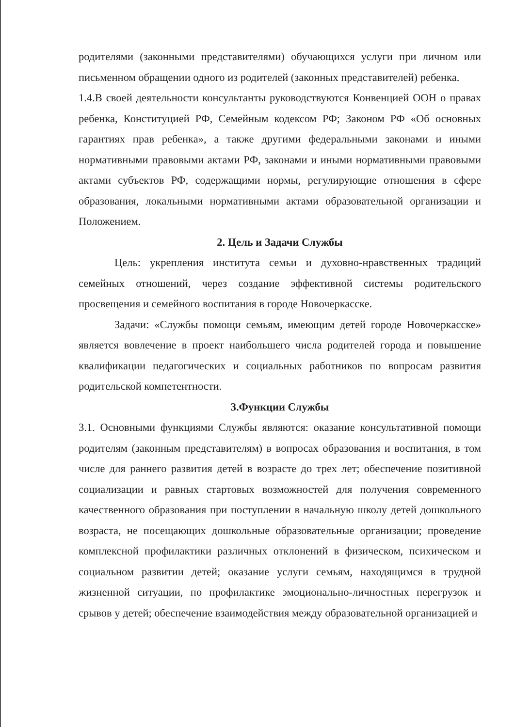родителями (законными представителями) обучающихся услуги при личном или письменном обращении одного из родителей (законных представителей) ребенка.
1.4.В своей деятельности консультанты руководствуются Конвенцией ООН о правах ребенка, Конституцией РФ, Семейным кодексом РФ; Законом РФ «Об основных гарантиях прав ребенка», а также другими федеральными законами и иными нормативными правовыми актами РФ, законами и иными нормативными правовыми актами субъектов РФ, содержащими нормы, регулирующие отношения в сфере образования, локальными нормативными актами образовательной организации и Положением.
2. Цель и Задачи Службы
Цель: укрепления института семьи и духовно-нравственных традиций семейных отношений, через создание эффективной системы родительского просвещения и семейного воспитания в городе Новочеркасске.
Задачи: «Службы помощи семьям, имеющим детей городе Новочеркасске» является вовлечение в проект наибольшего числа родителей города и повышение квалификации педагогических и социальных работников по вопросам развития родительской компетентности.
3.Функции Службы
3.1. Основными функциями Службы являются: оказание консультативной помощи родителям (законным представителям) в вопросах образования и воспитания, в том числе для раннего развития детей в возрасте до трех лет; обеспечение позитивной социализации и равных стартовых возможностей для получения современного качественного образования при поступлении в начальную школу детей дошкольного возраста, не посещающих дошкольные образовательные организации; проведение комплексной профилактики различных отклонений в физическом, психическом и социальном развитии детей; оказание услуги семьям, находящимся в трудной жизненной ситуации, по профилактике эмоционально-личностных перегрузок и срывов у детей; обеспечение взаимодействия между образовательной организацией и